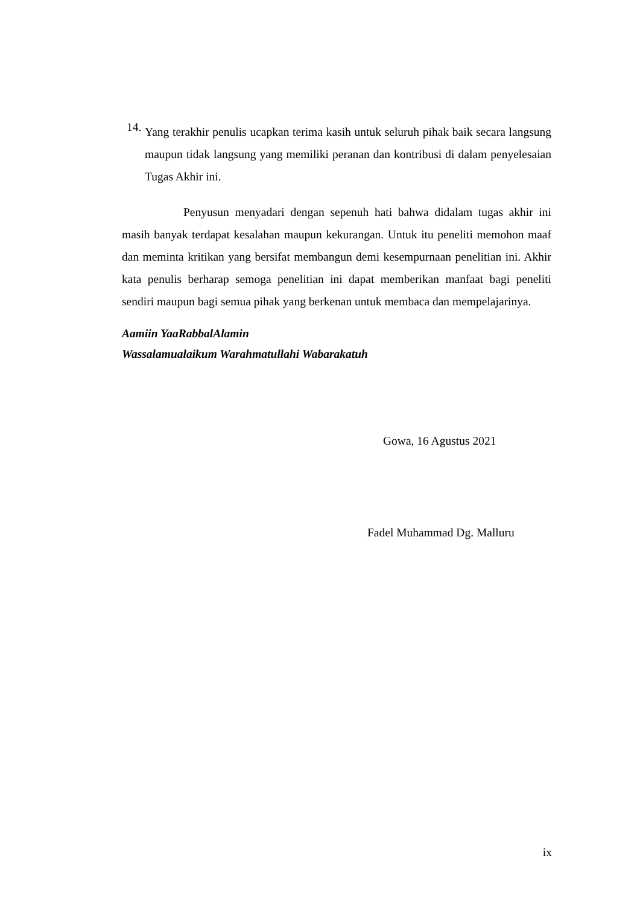14.
Yang terakhir penulis ucapkan terima kasih untuk seluruh pihak baik secara langsung maupun tidak langsung yang memiliki peranan dan kontribusi di dalam penyelesaian Tugas Akhir ini.
Penyusun menyadari dengan sepenuh hati bahwa didalam tugas akhir ini masih banyak terdapat kesalahan maupun kekurangan. Untuk itu peneliti memohon maaf dan meminta kritikan yang bersifat membangun demi kesempurnaan penelitian ini. Akhir kata penulis berharap semoga penelitian ini dapat memberikan manfaat bagi peneliti sendiri maupun bagi semua pihak yang berkenan untuk membaca dan mempelajarinya.
Aamiin YaaRabbalAlamin
Wassalamualaikum Warahmatullahi Wabarakatuh
Gowa, 16 Agustus 2021
Fadel Muhammad Dg. Malluru
ix